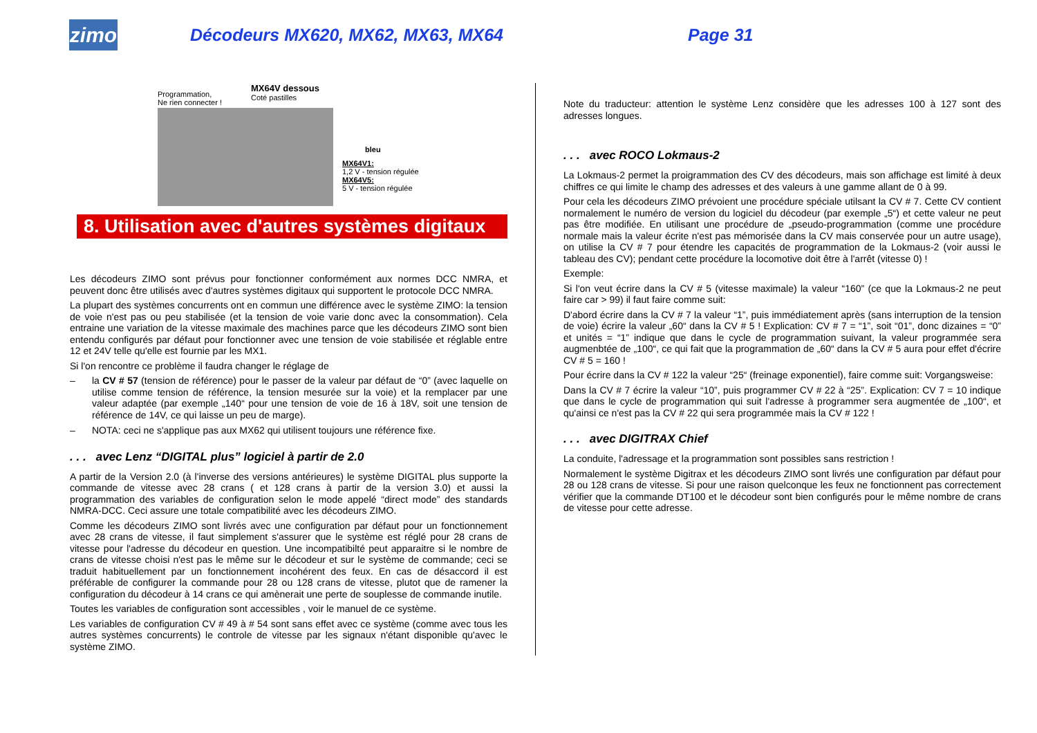zimo
Décodeurs MX620, MX62, MX63, MX64 Page 31
Programmation,
Ne rien connecter !
MX64V dessous
Coté pastilles
bleu
MX64V1:
1,2 V - tension régulée
MX64V5:
5 V - tension régulée
8. Utilisation avec d'autres systèmes digitaux
Les décodeurs ZIMO sont prévus pour fonctionner conformément aux normes DCC NMRA, et peuvent donc être utilisés avec d'autres systèmes digitaux qui supportent le protocole DCC NMRA.
La plupart des systèmes concurrents ont en commun une différence avec le système ZIMO: la tension de voie n'est pas ou peu stabilisée (et la tension de voie varie donc avec la consommation). Cela entraine une variation de la vitesse maximale des machines parce que les décodeurs ZIMO sont bien entendu configurés par défaut pour fonctionner avec une tension de voie stabilisée et réglable entre 12 et 24V telle qu'elle est fournie par les MX1.
Si l'on rencontre ce problème il faudra changer le réglage de
– la CV # 57 (tension de référence) pour le passer de la valeur par défaut de “0” (avec laquelle on utilise comme tension de référence, la tension mesurée sur la voie) et la remplacer par une valeur adaptée (par exemple „140“ pour une tension de voie de 16 à 18V, soit une tension de référence de 14V, ce qui laisse un peu de marge).
– NOTA: ceci ne s'applique pas aux MX62 qui utilisent toujours une référence fixe.
. . . avec Lenz “DIGITAL plus” logiciel à partir de 2.0
A partir de la Version 2.0 (à l'inverse des versions antérieures) le système DIGITAL plus supporte la commande de vitesse avec 28 crans ( et 128 crans à partir de la version 3.0) et aussi la programmation des variables de configuration selon le mode appelé “direct mode” des standards NMRA-DCC. Ceci assure une totale compatibilité avec les décodeurs ZIMO.
Comme les décodeurs ZIMO sont livrés avec une configuration par défaut pour un fonctionnement avec 28 crans de vitesse, il faut simplement s'assurer que le système est réglé pour 28 crans de vitesse pour l'adresse du décodeur en question. Une incompatibilté peut apparaitre si le nombre de crans de vitesse choisi n'est pas le même sur le décodeur et sur le système de commande; ceci se traduit habituellement par un fonctionnement incohérent des feux. En cas de désaccord il est préférable de configurer la commande pour 28 ou 128 crans de vitesse, plutot que de ramener la configuration du décodeur à 14 crans ce qui amènerait une perte de souplesse de commande inutile.
Toutes les variables de configuration sont accessibles , voir le manuel de ce système.
Les variables de configuration CV # 49 à # 54 sont sans effet avec ce système (comme avec tous les autres systèmes concurrents) le controle de vitesse par les signaux n'étant disponible qu'avec le système ZIMO.
Note du traducteur: attention le système Lenz considère que les adresses 100 à 127 sont des adresses longues.
. . . avec ROCO Lokmaus-2
La Lokmaus-2 permet la proigrammation des CV des décodeurs, mais son affichage est limité à deux chiffres ce qui limite le champ des adresses et des valeurs à une gamme allant de 0 à 99.
Pour cela les décodeurs ZIMO prévoient une procédure spéciale utilsant la CV # 7. Cette CV contient normalement le numéro de version du logiciel du décodeur (par exemple „5“) et cette valeur ne peut pas être modifiée. En utilisant une procédure de „pseudo-programmation (comme une procédure normale mais la valeur écrite n'est pas mémorisée dans la CV mais conservée pour un autre usage), on utilise la CV # 7 pour étendre les capacités de programmation de la Lokmaus-2 (voir aussi le tableau des CV); pendant cette procédure la locomotive doit être à l'arrêt (vitesse 0) !
Exemple:
Si l'on veut écrire dans la CV # 5 (vitesse maximale) la valeur “160” (ce que la Lokmaus-2 ne peut faire car > 99) il faut faire comme suit:
D'abord écrire dans la CV # 7 la valeur “1”, puis immédiatement après (sans interruption de la tension de voie) écrire la valeur „60“ dans la CV # 5 ! Explication: CV # 7 = “1”, soit “01”, donc dizaines = “0” et unités = “1” indique que dans le cycle de programmation suivant, la valeur programmée sera augmenbtée de „100“, ce qui fait que la programmation de „60“ dans la CV # 5 aura pour effet d'écrire CV # 5 = 160 !
Pour écrire dans la CV # 122 la valeur “25“ (freinage exponentiel), faire comme suit: Vorgangsweise:
Dans la CV # 7 écrire la valeur “10”, puis programmer CV # 22 à “25”. Explication: CV 7 = 10 indique que dans le cycle de programmation qui suit l'adresse à programmer sera augmentée de „100“, et qu'ainsi ce n'est pas la CV # 22 qui sera programmée mais la CV # 122 !
. . . avec DIGITRAX Chief
La conduite, l'adressage et la programmation sont possibles sans restriction !
Normalement le système Digitrax et les décodeurs ZIMO sont livrés une configuration par défaut pour 28 ou 128 crans de vitesse. Si pour une raison quelconque les feux ne fonctionnent pas correctement vérifier que la commande DT100 et le décodeur sont bien configurés pour le même nombre de crans de vitesse pour cette adresse.